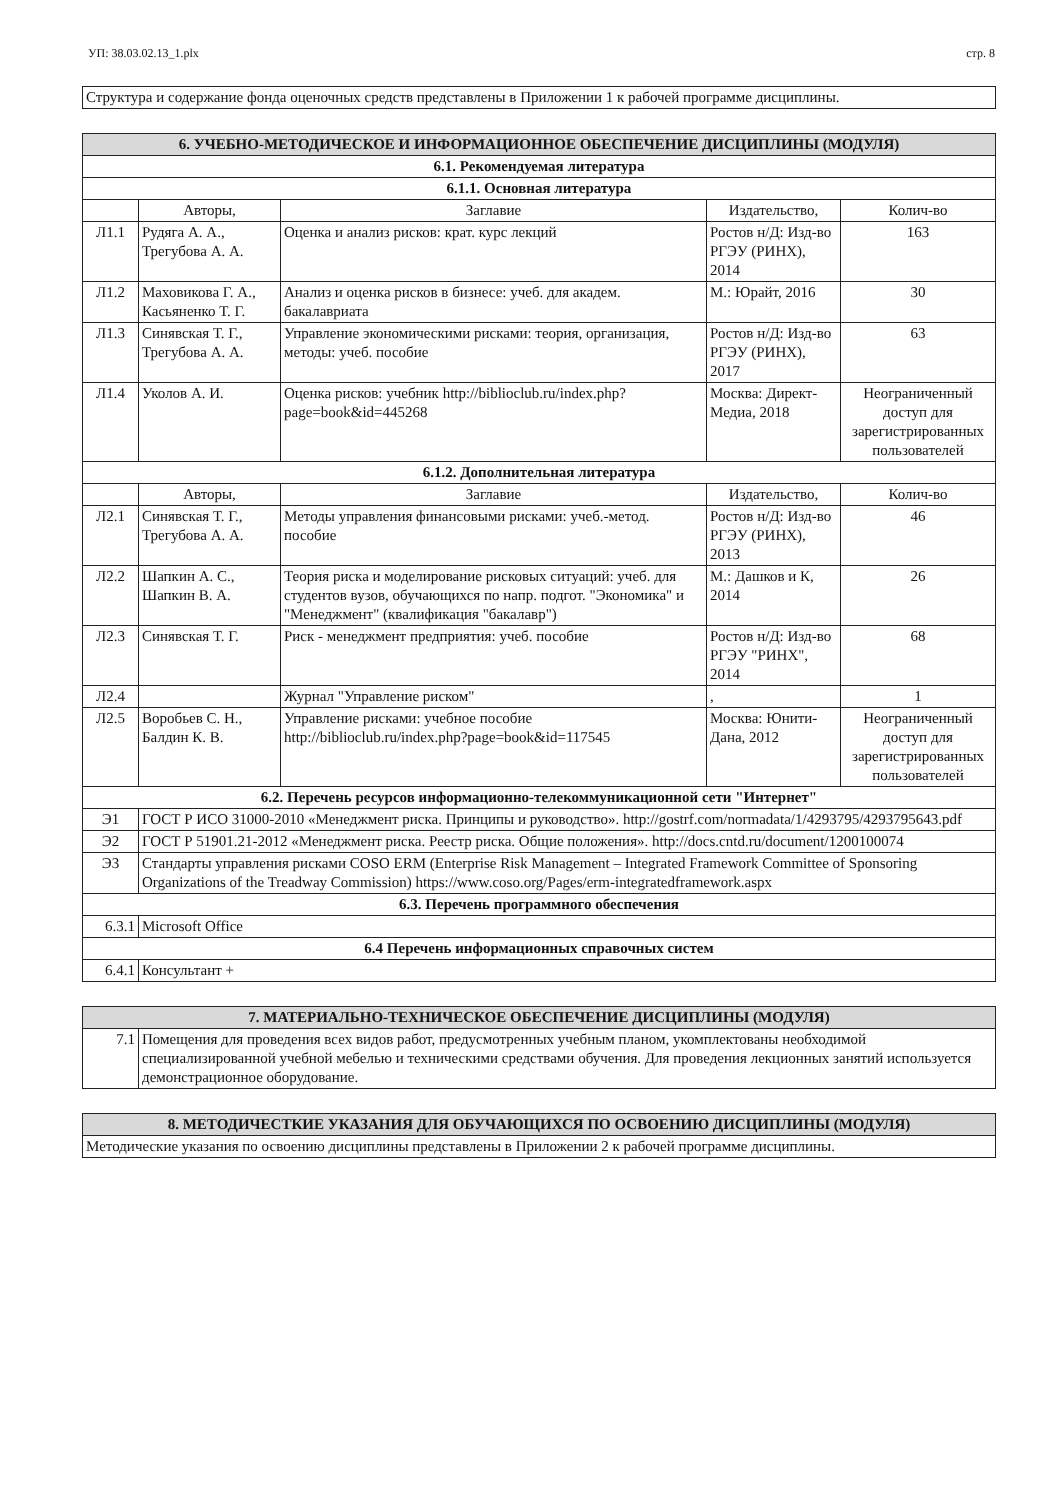УП: 38.03.02.13_1.plx стр. 8
| Структура и содержание фонда оценочных средств представлены в Приложении 1 к рабочей программе дисциплины. |
| 6. УЧЕБНО-МЕТОДИЧЕСКОЕ И ИНФОРМАЦИОННОЕ ОБЕСПЕЧЕНИЕ ДИСЦИПЛИНЫ (МОДУЛЯ) | | | | |
| 6.1. Рекомендуемая литература | | | | |
| 6.1.1. Основная литература | | | | |
| | Авторы, | Заглавие | Издательство, | Колич-во |
| Л1.1 | Рудяга А. А., Трегубова А. А. | Оценка и анализ рисков: крат. курс лекций | Ростов н/Д: Изд-во РГЭУ (РИНХ), 2014 | 163 |
| Л1.2 | Маховикова Г. А., Касьяненко Т. Г. | Анализ и оценка рисков в бизнесе: учеб. для академ. бакалавриата | М.: Юрайт, 2016 | 30 |
| Л1.3 | Синявская Т. Г., Трегубова А. А. | Управление экономическими рисками: теория, организация, методы: учеб. пособие | Ростов н/Д: Изд-во РГЭУ (РИНХ), 2017 | 63 |
| Л1.4 | Уколов А. И. | Оценка рисков: учебник http://biblioclub.ru/index.php?page=book&id=445268 | Москва: Директ-Медиа, 2018 | Неограниченный доступ для зарегистрированных пользователей |
| 6.1.2. Дополнительная литература | | | | |
| | Авторы, | Заглавие | Издательство, | Колич-во |
| Л2.1 | Синявская Т. Г., Трегубова А. А. | Методы управления финансовыми рисками: учеб.-метод. пособие | Ростов н/Д: Изд-во РГЭУ (РИНХ), 2013 | 46 |
| Л2.2 | Шапкин А. С., Шапкин В. А. | Теория риска и моделирование рисковых ситуаций: учеб. для студентов вузов, обучающихся по напр. подгот. "Экономика" и "Менеджмент" (квалификация "бакалавр") | М.: Дашков и К, 2014 | 26 |
| Л2.3 | Синявская Т. Г. | Риск - менеджмент предприятия: учеб. пособие | Ростов н/Д: Изд-во РГЭУ "РИНХ", 2014 | 68 |
| Л2.4 | | Журнал "Управление риском" | , | 1 |
| Л2.5 | Воробьев С. Н., Балдин К. В. | Управление рисками: учебное пособие http://biblioclub.ru/index.php?page=book&id=117545 | Москва: Юнити-Дана, 2012 | Неограниченный доступ для зарегистрированных пользователей |
| 6.2. Перечень ресурсов информационно-телекоммуникационной сети "Интернет" | | | | |
| Э1 | ГОСТ Р ИСО 31000-2010 «Менеджмент риска. Принципы и руководство». http://gostrf.com/normadata/1/4293795/4293795643.pdf | | | |
| Э2 | ГОСТ Р 51901.21-2012 «Менеджмент риска. Реестр риска. Общие положения». http://docs.cntd.ru/document/1200100074 | | | |
| Э3 | Стандарты управления рисками COSO ERM (Enterprise Risk Management – Integrated Framework Committee of Sponsoring Organizations of the Treadway Commission) https://www.coso.org/Pages/erm-integratedframework.aspx | | | |
| 6.3. Перечень программного обеспечения | | | | |
| 6.3.1 | Microsoft Office | | | |
| 6.4 Перечень информационных справочных систем | | | | |
| 6.4.1 | Консультант + | | | |
| 7. МАТЕРИАЛЬНО-ТЕХНИЧЕСКОЕ ОБЕСПЕЧЕНИЕ ДИСЦИПЛИНЫ (МОДУЛЯ) | |
| 7.1 | Помещения для проведения всех видов работ, предусмотренных учебным планом, укомплектованы необходимой специализированной учебной мебелью и техническими средствами обучения. Для проведения лекционных занятий используется демонстрационное оборудование. |
| 8. МЕТОДИЧЕСТКИЕ УКАЗАНИЯ ДЛЯ ОБУЧАЮЩИХСЯ ПО ОСВОЕНИЮ ДИСЦИПЛИНЫ (МОДУЛЯ) |
| Методические указания по освоению дисциплины представлены в Приложении 2 к рабочей программе дисциплины. |